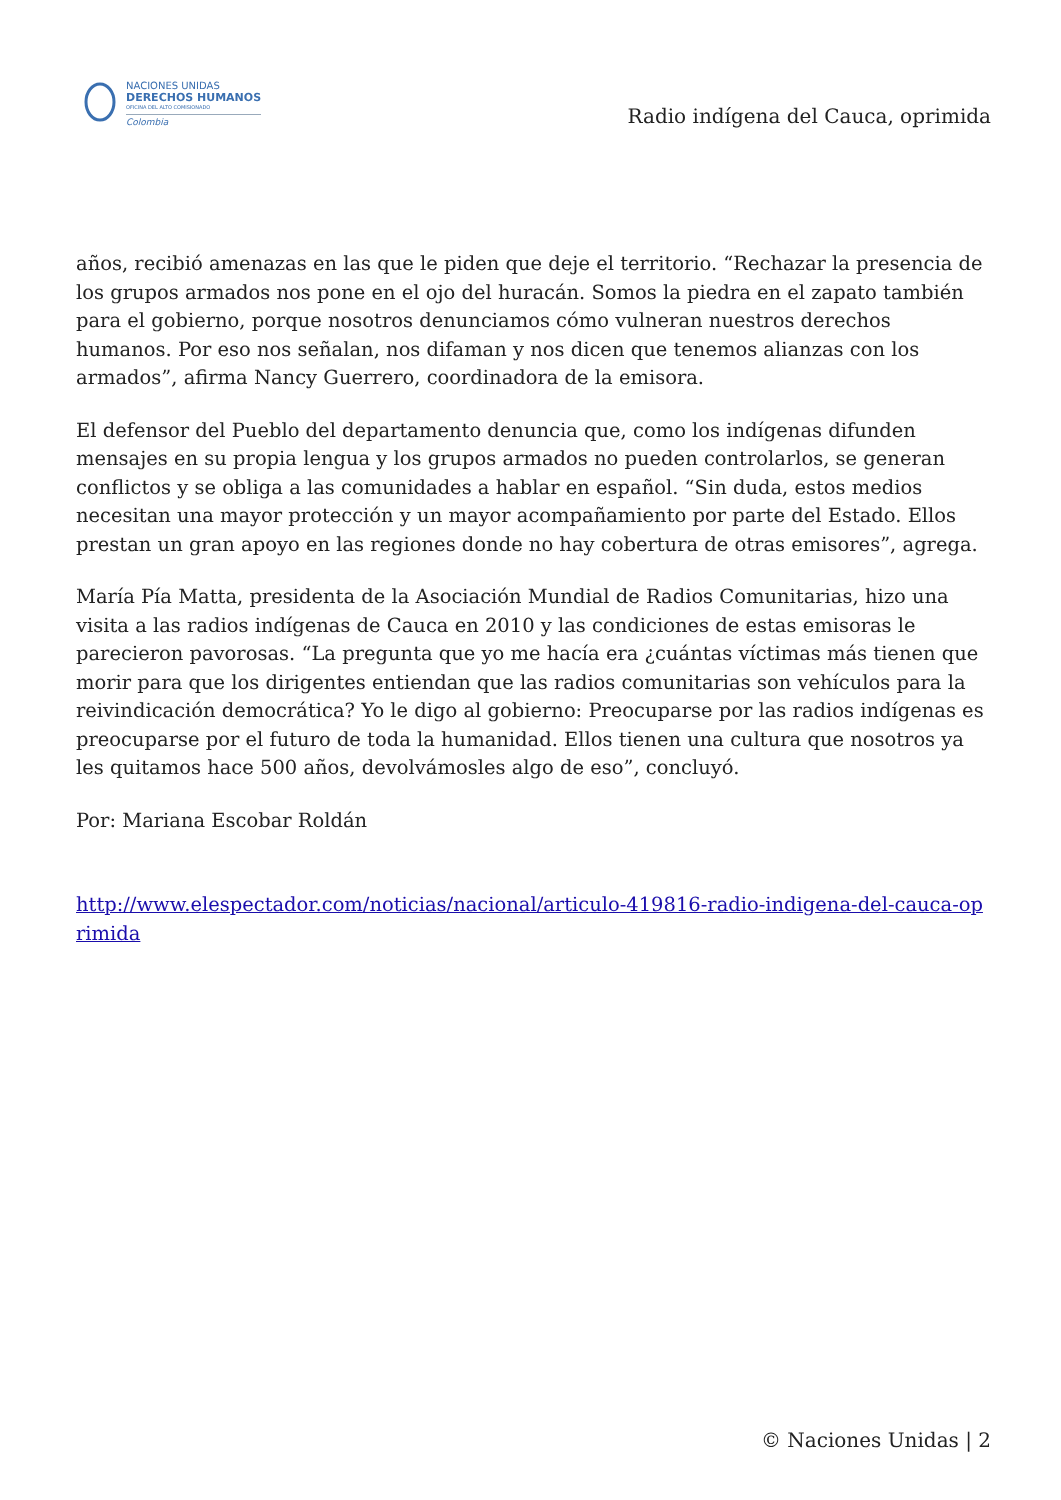NACIONES UNIDAS
DERECHOS HUMANOS
OFICINA DEL ALTO COMISIONADO
Colombia
Radio indígena del Cauca, oprimida
años, recibió amenazas en las que le piden que deje el territorio. “Rechazar la presencia de los grupos armados nos pone en el ojo del huracán. Somos la piedra en el zapato también para el gobierno, porque nosotros denunciamos cómo vulneran nuestros derechos humanos. Por eso nos señalan, nos difaman y nos dicen que tenemos alianzas con los armados”, afirma Nancy Guerrero, coordinadora de la emisora.
El defensor del Pueblo del departamento denuncia que, como los indígenas difunden mensajes en su propia lengua y los grupos armados no pueden controlarlos, se generan conflictos y se obliga a las comunidades a hablar en español. “Sin duda, estos medios necesitan una mayor protección y un mayor acompañamiento por parte del Estado. Ellos prestan un gran apoyo en las regiones donde no hay cobertura de otras emisores”, agrega.
María Pía Matta, presidenta de la Asociación Mundial de Radios Comunitarias, hizo una visita a las radios indígenas de Cauca en 2010 y las condiciones de estas emisoras le parecieron pavorosas. “La pregunta que yo me hacía era ¿cuántas víctimas más tienen que morir para que los dirigentes entiendan que las radios comunitarias son vehículos para la reivindicación democrática? Yo le digo al gobierno: Preocuparse por las radios indígenas es preocuparse por el futuro de toda la humanidad. Ellos tienen una cultura que nosotros ya les quitamos hace 500 años, devolvámosles algo de eso”, concluyó.
Por: Mariana Escobar Roldán
http://www.elespectador.com/noticias/nacional/articulo-419816-radio-indigena-del-cauca-oprimida
© Naciones Unidas | 2